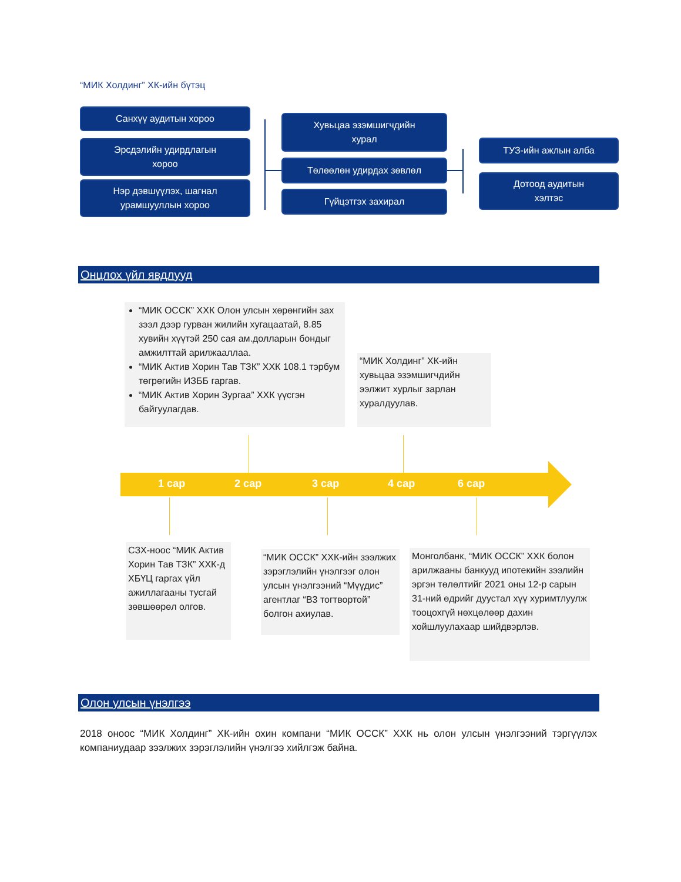“МИК Холдинг” ХК-ийн бүтэц
Санхүү аудитын хороо
Эрсдэлийн удирдлагын
хороо
Нэр дэвшүүлэх, шагнал
урамшууллын хороо
Хувьцаа эзэмшигчдийн
хурал
Төлөөлөн удирдах зөвлөл
Гүйцэтгэх захирал
ТУЗ-ийн ажлын алба
Дотоод аудитын
хэлтэс
Онцлох үйл явдлууд
“МИК ОССК” ХХК Олон улсын хөрөнгийн зах зээл дээр гурван жилийн хугацаатай, 8.85 хувийн хүүтэй 250 сая ам.долларын бондыг амжилттай арилжааллаа.
“МИК Актив Хорин Тав ТЗК” ХХК 108.1 тэрбум төгрөгийн ИЗББ гаргав.
“МИК Актив Хорин Зургаа” ХХК үүсгэн байгуулагдав.
“МИК Холдинг” ХК-ийн хувьцаа эзэмшигчдийн ээлжит хурлыг зарлан хуралдуулав.
1 сар 2 сар 3 сар 4 сар 6 сар
СЗХ-ноос “МИК Актив Хорин Тав ТЗК” ХХК-д ХБҮЦ гаргах үйл ажиллагааны тусгай зөвшөөрөл олгов.
“МИК ОССК” ХХК-ийн зээлжих зэрэглэлийн үнэлгээг олон улсын үнэлгээний “Мүүдис” агентлаг “B3 тогтвортой” болгон ахиулав.
Монголбанк, “МИК ОССК” ХХК болон арилжааны банкууд ипотекийн зээлийн эргэн төлөлтийг 2021 оны 12-р сарын 31-ний өдрийг дуустал хүү хуримтлуулж тооцохгүй нөхцөлөөр дахин хойшлуулахаар шийдвэрлэв.
Олон улсын үнэлгээ
2018 оноос “МИК Холдинг” ХК-ийн охин компани “МИК ОССК” ХХК нь олон улсын үнэлгээний тэргүүлэх компаниудаар зээлжих зэрэглэлийн үнэлгээ хийлгэж байна.